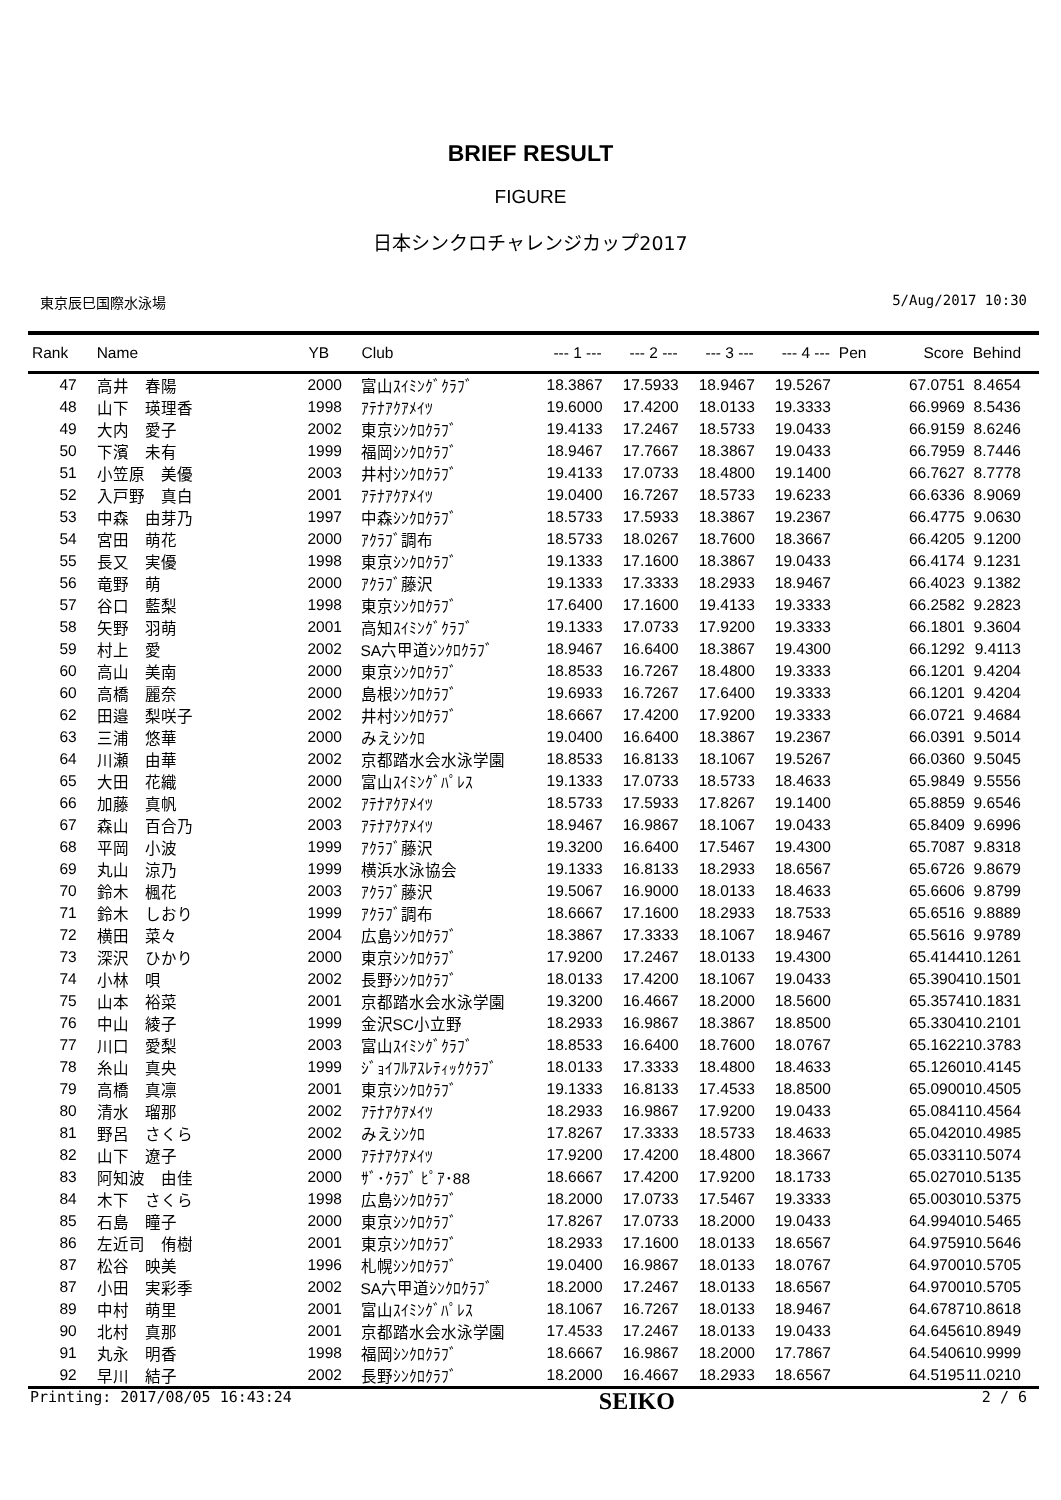BRIEF RESULT
FIGURE
日本シンクロチャレンジカップ2017
東京辰巳国際水泳場 5/Aug/2017 10:30
| Rank | Name | YB | Club | --- 1 --- | --- 2 --- | --- 3 --- | --- 4 --- | Pen | Score | Behind |
| --- | --- | --- | --- | --- | --- | --- | --- | --- | --- | --- |
| 47 | 高井 春陽 | 2000 | 富山ｽｲﾐﾝｸﾞｸﾗﾌﾞ | 18.3867 | 17.5933 | 18.9467 | 19.5267 | | 67.0751 | 8.4654 |
| 48 | 山下 瑛理香 | 1998 | ｱﾃﾅｱｸｱﾒｲﾂ | 19.6000 | 17.4200 | 18.0133 | 19.3333 | | 66.9969 | 8.5436 |
| 49 | 大内 愛子 | 2002 | 東京ｼﾝｸﾛｸﾗﾌﾞ | 19.4133 | 17.2467 | 18.5733 | 19.0433 | | 66.9159 | 8.6246 |
| 50 | 下濱 未有 | 1999 | 福岡ｼﾝｸﾛｸﾗﾌﾞ | 18.9467 | 17.7667 | 18.3867 | 19.0433 | | 66.7959 | 8.7446 |
| 51 | 小笠原 美優 | 2003 | 井村ｼﾝｸﾛｸﾗﾌﾞ | 19.4133 | 17.0733 | 18.4800 | 19.1400 | | 66.7627 | 8.7778 |
| 52 | 入戸野 真白 | 2001 | ｱﾃﾅｱｸｱﾒｲﾂ | 19.0400 | 16.7267 | 18.5733 | 19.6233 | | 66.6336 | 8.9069 |
| 53 | 中森 由芽乃 | 1997 | 中森ｼﾝｸﾛｸﾗﾌﾞ | 18.5733 | 17.5933 | 18.3867 | 19.2367 | | 66.4775 | 9.0630 |
| 54 | 宮田 萌花 | 2000 | ｱｸﾗﾌﾞ調布 | 18.5733 | 18.0267 | 18.7600 | 18.3667 | | 66.4205 | 9.1200 |
| 55 | 長又 実優 | 1998 | 東京ｼﾝｸﾛｸﾗﾌﾞ | 19.1333 | 17.1600 | 18.3867 | 19.0433 | | 66.4174 | 9.1231 |
| 56 | 竜野 萌 | 2000 | ｱｸﾗﾌﾞ藤沢 | 19.1333 | 17.3333 | 18.2933 | 18.9467 | | 66.4023 | 9.1382 |
| 57 | 谷口 藍梨 | 1998 | 東京ｼﾝｸﾛｸﾗﾌﾞ | 17.6400 | 17.1600 | 19.4133 | 19.3333 | | 66.2582 | 9.2823 |
| 58 | 矢野 羽萌 | 2001 | 高知ｽｲﾐﾝｸﾞｸﾗﾌﾞ | 19.1333 | 17.0733 | 17.9200 | 19.3333 | | 66.1801 | 9.3604 |
| 59 | 村上 愛 | 2002 | SA六甲道ｼﾝｸﾛｸﾗﾌﾞ | 18.9467 | 16.6400 | 18.3867 | 19.4300 | | 66.1292 | 9.4113 |
| 60 | 高山 美南 | 2000 | 東京ｼﾝｸﾛｸﾗﾌﾞ | 18.8533 | 16.7267 | 18.4800 | 19.3333 | | 66.1201 | 9.4204 |
| 60 | 高橋 麗奈 | 2000 | 島根ｼﾝｸﾛｸﾗﾌﾞ | 19.6933 | 16.7267 | 17.6400 | 19.3333 | | 66.1201 | 9.4204 |
| 62 | 田邉 梨咲子 | 2002 | 井村ｼﾝｸﾛｸﾗﾌﾞ | 18.6667 | 17.4200 | 17.9200 | 19.3333 | | 66.0721 | 9.4684 |
| 63 | 三浦 悠華 | 2000 | みえｼﾝｸﾛ | 19.0400 | 16.6400 | 18.3867 | 19.2367 | | 66.0391 | 9.5014 |
| 64 | 川瀬 由華 | 2002 | 京都踏水会水泳学園 | 18.8533 | 16.8133 | 18.1067 | 19.5267 | | 66.0360 | 9.5045 |
| 65 | 大田 花織 | 2000 | 富山ｽｲﾐﾝｸﾞﾊﾟﾚｽ | 19.1333 | 17.0733 | 18.5733 | 18.4633 | | 65.9849 | 9.5556 |
| 66 | 加藤 真帆 | 2002 | ｱﾃﾅｱｸｱﾒｲﾂ | 18.5733 | 17.5933 | 17.8267 | 19.1400 | | 65.8859 | 9.6546 |
| 67 | 森山 百合乃 | 2003 | ｱﾃﾅｱｸｱﾒｲﾂ | 18.9467 | 16.9867 | 18.1067 | 19.0433 | | 65.8409 | 9.6996 |
| 68 | 平岡 小波 | 1999 | ｱｸﾗﾌﾞ藤沢 | 19.3200 | 16.6400 | 17.5467 | 19.4300 | | 65.7087 | 9.8318 |
| 69 | 丸山 涼乃 | 1999 | 横浜水泳協会 | 19.1333 | 16.8133 | 18.2933 | 18.6567 | | 65.6726 | 9.8679 |
| 70 | 鈴木 楓花 | 2003 | ｱｸﾗﾌﾞ藤沢 | 19.5067 | 16.9000 | 18.0133 | 18.4633 | | 65.6606 | 9.8799 |
| 71 | 鈴木 しおり | 1999 | ｱｸﾗﾌﾞ調布 | 18.6667 | 17.1600 | 18.2933 | 18.7533 | | 65.6516 | 9.8889 |
| 72 | 横田 菜々 | 2004 | 広島ｼﾝｸﾛｸﾗﾌﾞ | 18.3867 | 17.3333 | 18.1067 | 18.9467 | | 65.5616 | 9.9789 |
| 73 | 深沢 ひかり | 2000 | 東京ｼﾝｸﾛｸﾗﾌﾞ | 17.9200 | 17.2467 | 18.0133 | 19.4300 | | 65.4144 | 10.1261 |
| 74 | 小林 唄 | 2002 | 長野ｼﾝｸﾛｸﾗﾌﾞ | 18.0133 | 17.4200 | 18.1067 | 19.0433 | | 65.3904 | 10.1501 |
| 75 | 山本 裕菜 | 2001 | 京都踏水会水泳学園 | 19.3200 | 16.4667 | 18.2000 | 18.5600 | | 65.3574 | 10.1831 |
| 76 | 中山 綾子 | 1999 | 金沢SC小立野 | 18.2933 | 16.9867 | 18.3867 | 18.8500 | | 65.3304 | 10.2101 |
| 77 | 川口 愛梨 | 2003 | 富山ｽｲﾐﾝｸﾞｸﾗﾌﾞ | 18.8533 | 16.6400 | 18.7600 | 18.0767 | | 65.1622 | 10.3783 |
| 78 | 糸山 真央 | 1999 | ｼﾞｮｲﾌﾙｱｽﾚﾃｨｯｸｸﾗﾌﾞ | 18.0133 | 17.3333 | 18.4800 | 18.4633 | | 65.1260 | 10.4145 |
| 79 | 高橋 真凛 | 2001 | 東京ｼﾝｸﾛｸﾗﾌﾞ | 19.1333 | 16.8133 | 17.4533 | 18.8500 | | 65.0900 | 10.4505 |
| 80 | 清水 瑠那 | 2002 | ｱﾃﾅｱｸｱﾒｲﾂ | 18.2933 | 16.9867 | 17.9200 | 19.0433 | | 65.0841 | 10.4564 |
| 81 | 野呂 さくら | 2002 | みえｼﾝｸﾛ | 17.8267 | 17.3333 | 18.5733 | 18.4633 | | 65.0420 | 10.4985 |
| 82 | 山下 遼子 | 2000 | ｱﾃﾅｱｸｱﾒｲﾂ | 17.9200 | 17.4200 | 18.4800 | 18.3667 | | 65.0331 | 10.5074 |
| 83 | 阿知波 由佳 | 2000 | ｻﾞ･ｸﾗﾌﾞ ﾋﾟｱ･88 | 18.6667 | 17.4200 | 17.9200 | 18.1733 | | 65.0270 | 10.5135 |
| 84 | 木下 さくら | 1998 | 広島ｼﾝｸﾛｸﾗﾌﾞ | 18.2000 | 17.0733 | 17.5467 | 19.3333 | | 65.0030 | 10.5375 |
| 85 | 石島 瞳子 | 2000 | 東京ｼﾝｸﾛｸﾗﾌﾞ | 17.8267 | 17.0733 | 18.2000 | 19.0433 | | 64.9940 | 10.5465 |
| 86 | 左近司 侑樹 | 2001 | 東京ｼﾝｸﾛｸﾗﾌﾞ | 18.2933 | 17.1600 | 18.0133 | 18.6567 | | 64.9759 | 10.5646 |
| 87 | 松谷 映美 | 1996 | 札幌ｼﾝｸﾛｸﾗﾌﾞ | 19.0400 | 16.9867 | 18.0133 | 18.0767 | | 64.9700 | 10.5705 |
| 87 | 小田 実彩季 | 2002 | SA六甲道ｼﾝｸﾛｸﾗﾌﾞ | 18.2000 | 17.2467 | 18.0133 | 18.6567 | | 64.9700 | 10.5705 |
| 89 | 中村 萌里 | 2001 | 富山ｽｲﾐﾝｸﾞﾊﾟﾚｽ | 18.1067 | 16.7267 | 18.0133 | 18.9467 | | 64.6787 | 10.8618 |
| 90 | 北村 真那 | 2001 | 京都踏水会水泳学園 | 17.4533 | 17.2467 | 18.0133 | 19.0433 | | 64.6456 | 10.8949 |
| 91 | 丸永 明香 | 1998 | 福岡ｼﾝｸﾛｸﾗﾌﾞ | 18.6667 | 16.9867 | 18.2000 | 17.7867 | | 64.5406 | 10.9999 |
| 92 | 早川 結子 | 2002 | 長野ｼﾝｸﾛｸﾗﾌﾞ | 18.2000 | 16.4667 | 18.2933 | 18.6567 | | 64.5195 | 11.0210 |
Printing: 2017/08/05 16:43:24 SEIKO 2 / 6